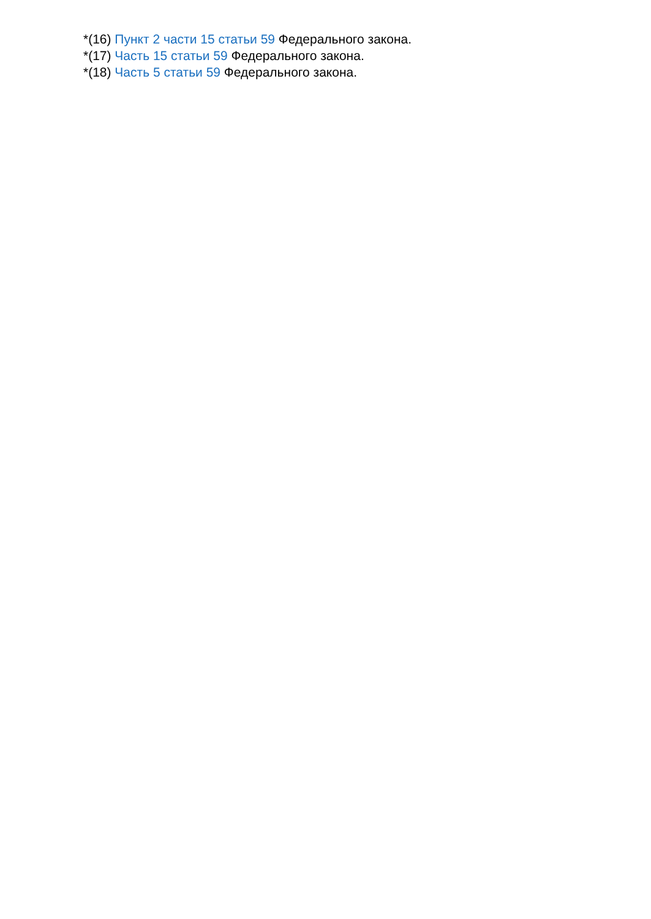*(16) Пункт 2 части 15 статьи 59 Федерального закона.
*(17) Часть 15 статьи 59 Федерального закона.
*(18) Часть 5 статьи 59 Федерального закона.